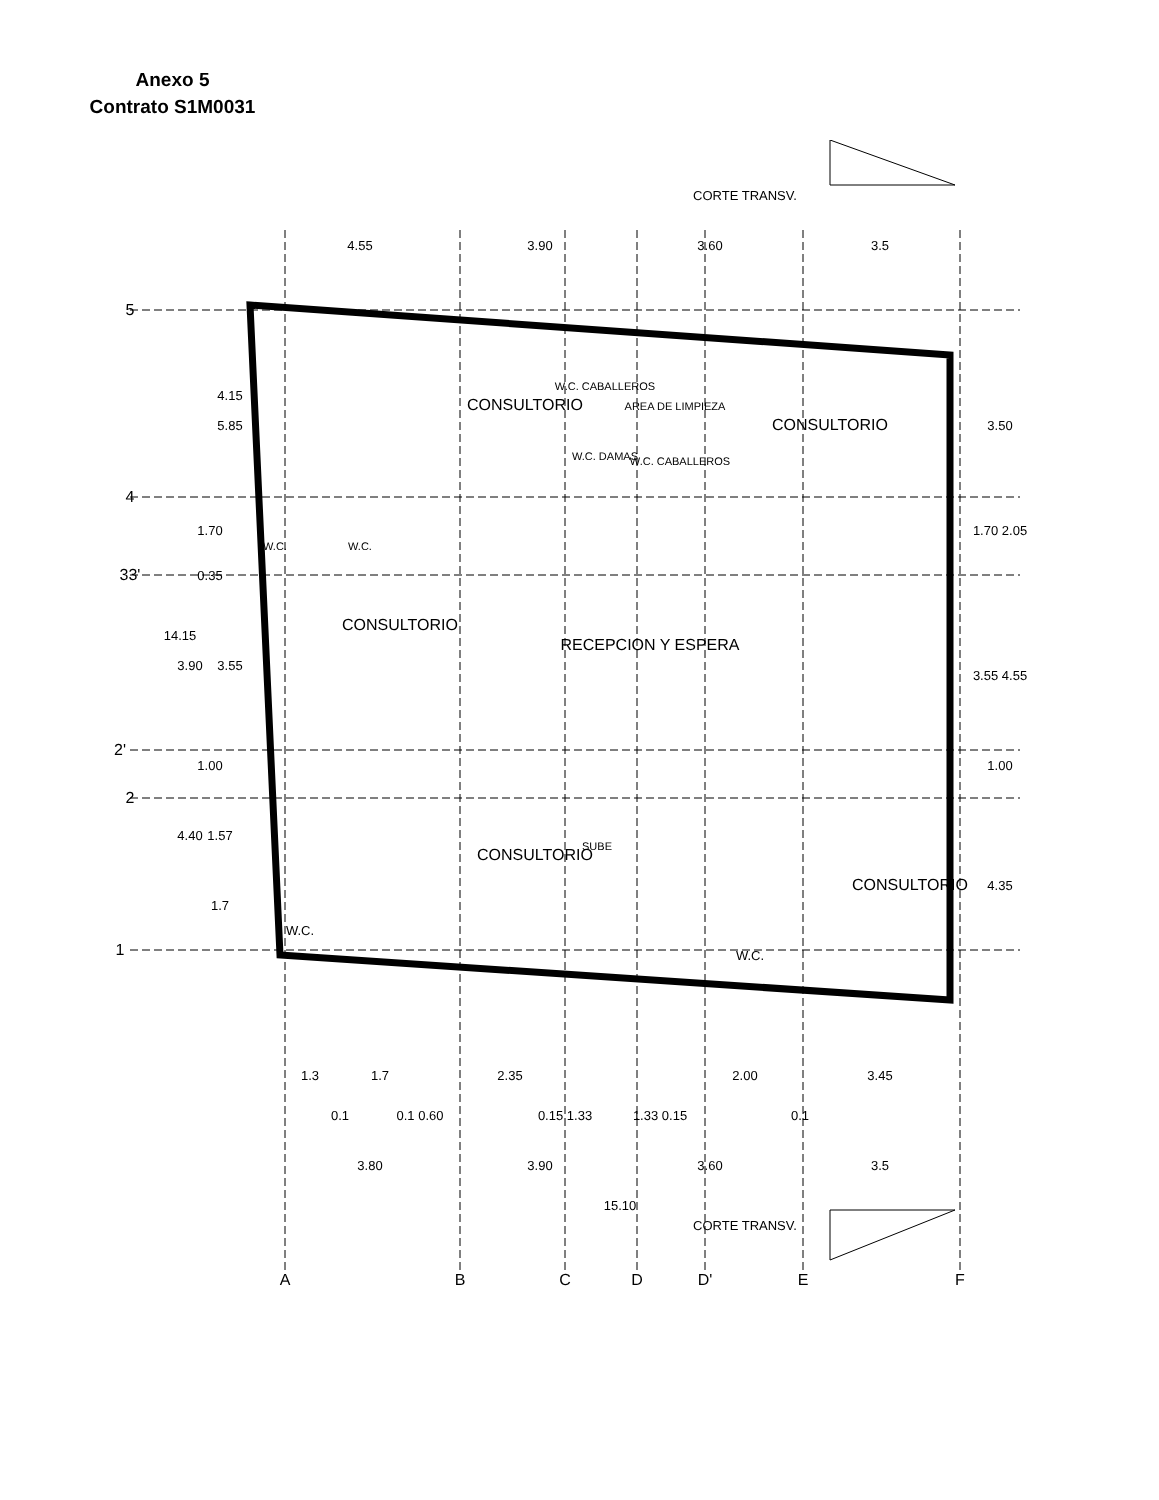Anexo 5
Contrato S1M0031
CORTE TRANSV.
CORTE TRANSV.
4.55
3.90
3.60
3.5
5.85
4.15
1.70
0.35
14.15
3.90
3.55
1.00
4.40
1.57
1.7
3.50
1.70 2.05
3.55 4.55
1.00
4.35
1.3
1.7
2.35
2.00
3.45
0.1
0.1 0.60
0.15 1.33
1.33 0.15
0.1
3.80
3.90
3.60
3.5
15.10
CONSULTORIO
CONSULTORIO
CONSULTORIO
RECEPCION Y ESPERA
CONSULTORIO
CONSULTORIO
W.C. CABALLEROS
AREA DE LIMPIEZA
W.C. DAMAS
W.C. CABALLEROS
W.C.
W.C.
W.C.
W.C.
SUBE
5
4
33'
2'
2
1
A
B
C
D
D'
E
F